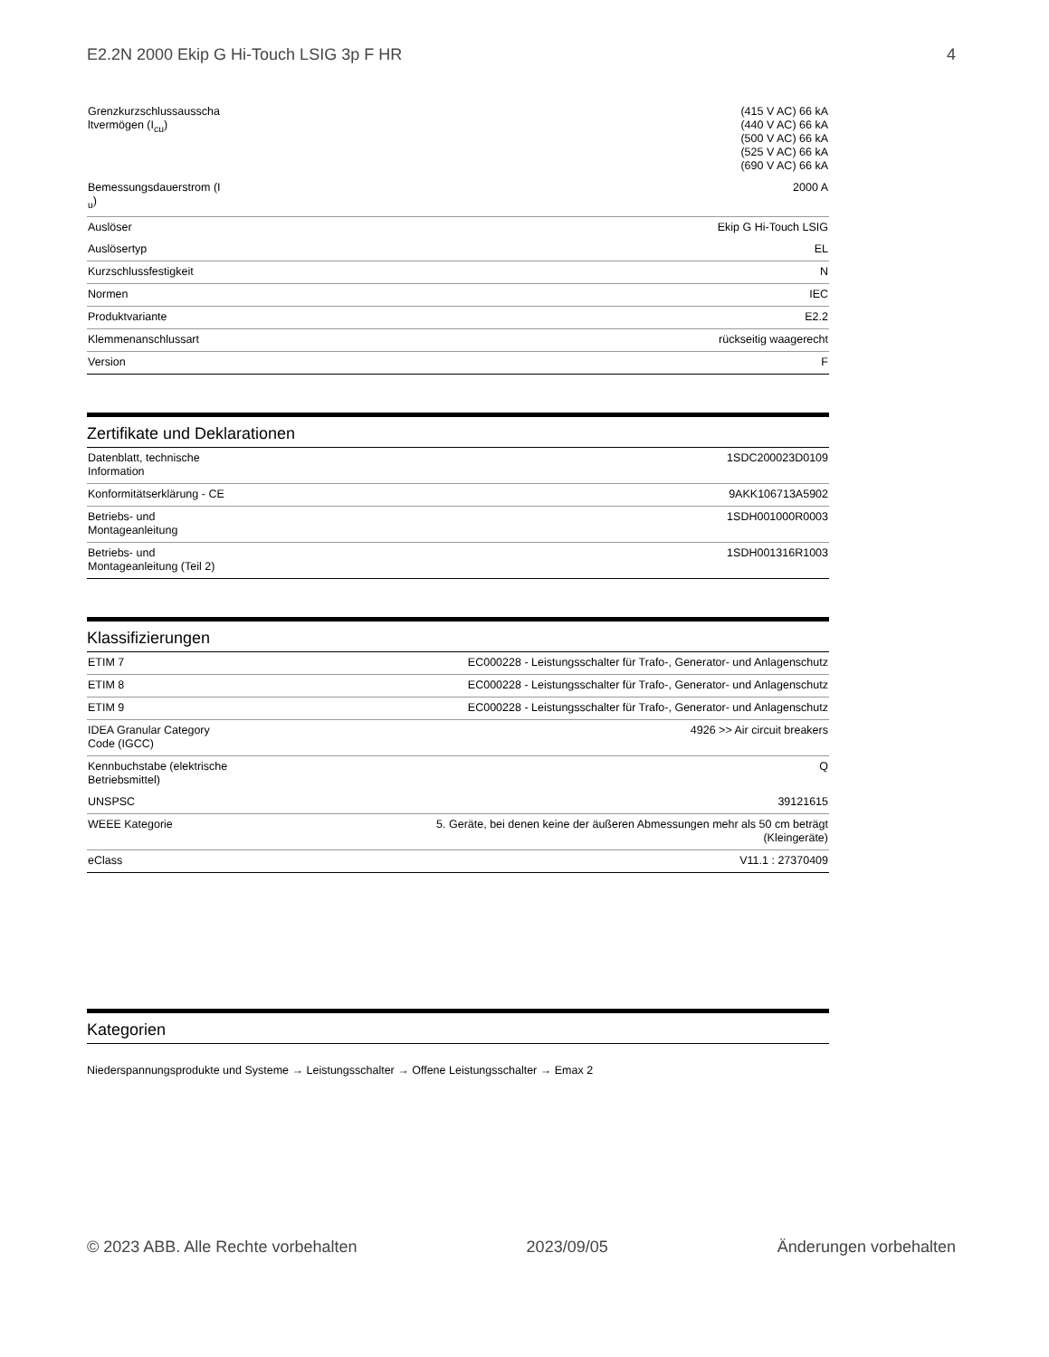E2.2N 2000 Ekip G Hi-Touch LSIG 3p F HR 4
| Grenzkurzschlussausscha ltvermögen (I<sub>cu</sub>) | (415 V AC) 66 kA (440 V AC) 66 kA (500 V AC) 66 kA (525 V AC) 66 kA (690 V AC) 66 kA |
| Bemessungsdauerstrom (I <sub>u</sub>) | 2000 A |
| Auslöser | Ekip G Hi-Touch LSIG |
| Auslösertyp | EL |
| Kurzschlussfestigkeit | N |
| Normen | IEC |
| Produktvariante | E2.2 |
| Klemmenanschlussart | rückseitig waagerecht |
| Version | F |
Zertifikate und Deklarationen
| Datenblatt, technische Information | 1SDC200023D0109 |
| Konformitätserklärung - CE | 9AKK106713A5902 |
| Betriebs- und Montageanleitung | 1SDH001000R0003 |
| Betriebs- und Montageanleitung (Teil 2) | 1SDH001316R1003 |
Klassifizierungen
| ETIM 7 | EC000228 - Leistungsschalter für Trafo-, Generator- und Anlagenschutz |
| ETIM 8 | EC000228 - Leistungsschalter für Trafo-, Generator- und Anlagenschutz |
| ETIM 9 | EC000228 - Leistungsschalter für Trafo-, Generator- und Anlagenschutz |
| IDEA Granular Category Code (IGCC) | 4926 >> Air circuit breakers |
| Kennbuchstabe (elektrische Betriebsmittel) | Q |
| UNSPSC | 39121615 |
| WEEE Kategorie | 5. Geräte, bei denen keine der äußeren Abmessungen mehr als 50 cm beträgt (Kleingeräte) |
| eClass | V11.1 : 27370409 |
Kategorien
Niederspannungsprodukte und Systeme → Leistungsschalter → Offene Leistungsschalter → Emax 2
© 2023 ABB. Alle Rechte vorbehalten 2023/09/05 Änderungen vorbehalten